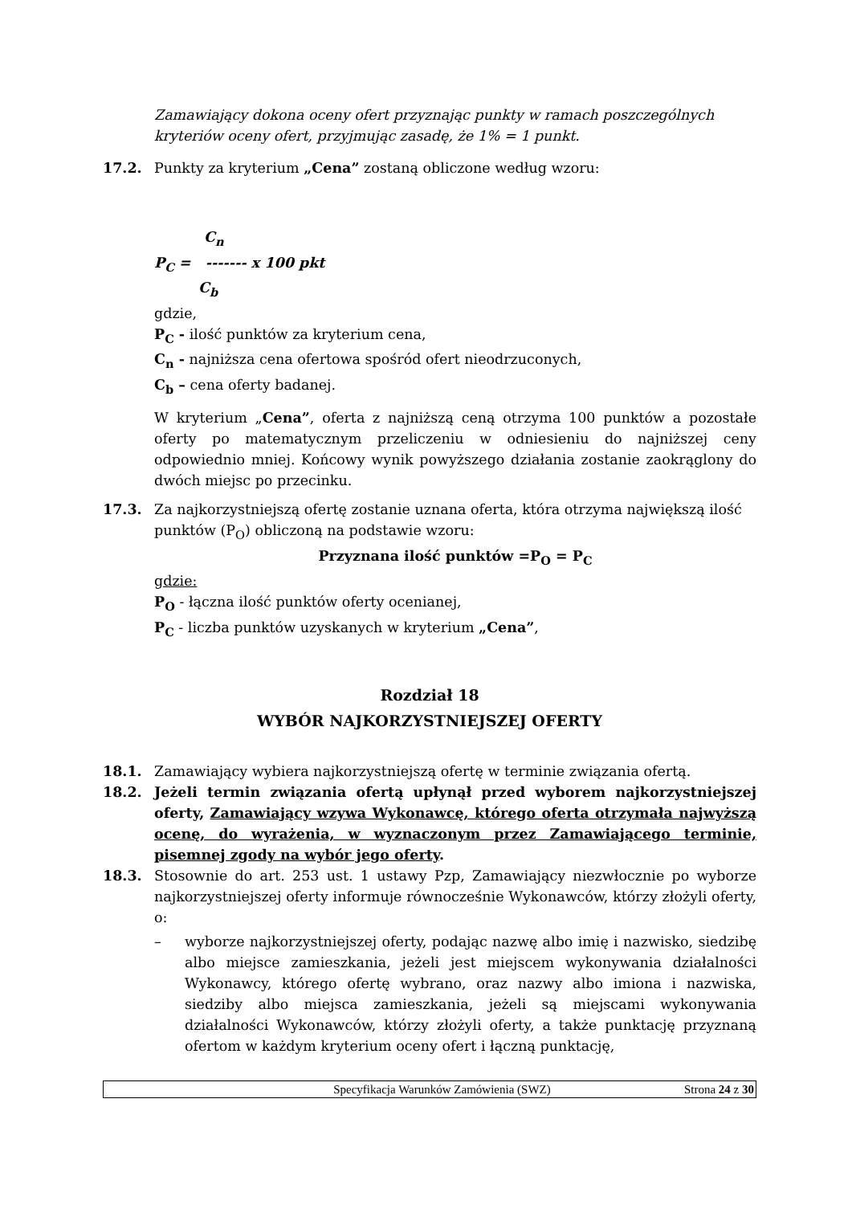Zamawiający dokona oceny ofert przyznając punkty w ramach poszczególnych kryteriów oceny ofert, przyjmując zasadę, że 1% = 1 punkt.
17.2. Punkty za kryterium „Cena” zostaną obliczone według wzoru:
C<sub>n</sub>
P<sub>C</sub> = ------- x 100 pkt
C<sub>b</sub>
gdzie,
P<sub>C</sub> - ilość punktów za kryterium cena,
C<sub>n</sub> - najniższa cena ofertowa spośród ofert nieodrzuconych,
C<sub>b</sub> – cena oferty badanej.
W kryterium „Cena”, oferta z najniższą ceną otrzyma 100 punktów a pozostałe oferty po matematycznym przeliczeniu w odniesieniu do najniższej ceny odpowiednio mniej. Końcowy wynik powyższego działania zostanie zaokrąglony do dwóch miejsc po przecinku.
17.3. Za najkorzystniejszą ofertę zostanie uznana oferta, która otrzyma największą ilość punktów (P<sub>O</sub>) obliczoną na podstawie wzoru:
Przyznana ilość punktów =P<sub>O</sub> = P<sub>C</sub>
gdzie:
P<sub>O</sub> - łączna ilość punktów oferty ocenianej,
P<sub>C</sub> - liczba punktów uzyskanych w kryterium „Cena”,
Rozdział 18
WYBÓR NAJKORZYSTNIEJSZEJ OFERTY
18.1. Zamawiający wybiera najkorzystniejszą ofertę w terminie związania ofertą.
18.2. Jeżeli termin związania ofertą upłynął przed wyborem najkorzystniejszej oferty, Zamawiający wzywa Wykonawcę, którego oferta otrzymała najwyższą ocenę, do wyrażenia, w wyznaczonym przez Zamawiającego terminie, pisemnej zgody na wybór jego oferty.
18.3. Stosownie do art. 253 ust. 1 ustawy Pzp, Zamawiający niezwłocznie po wyborze najkorzystniejszej oferty informuje równocześnie Wykonawców, którzy złożyli oferty, o:
– wyborze najkorzystniejszej oferty, podając nazwę albo imię i nazwisko, siedzibę albo miejsce zamieszkania, jeżeli jest miejscem wykonywania działalności Wykonawcy, którego ofertę wybrano, oraz nazwy albo imiona i nazwiska, siedziby albo miejsca zamieszkania, jeżeli są miejscami wykonywania działalności Wykonawców, którzy złożyli oferty, a także punktację przyznaną ofertom w każdym kryterium oceny ofert i łączną punktację,
Specyfikacja Warunków Zamówienia (SWZ)
Strona 24 z 30